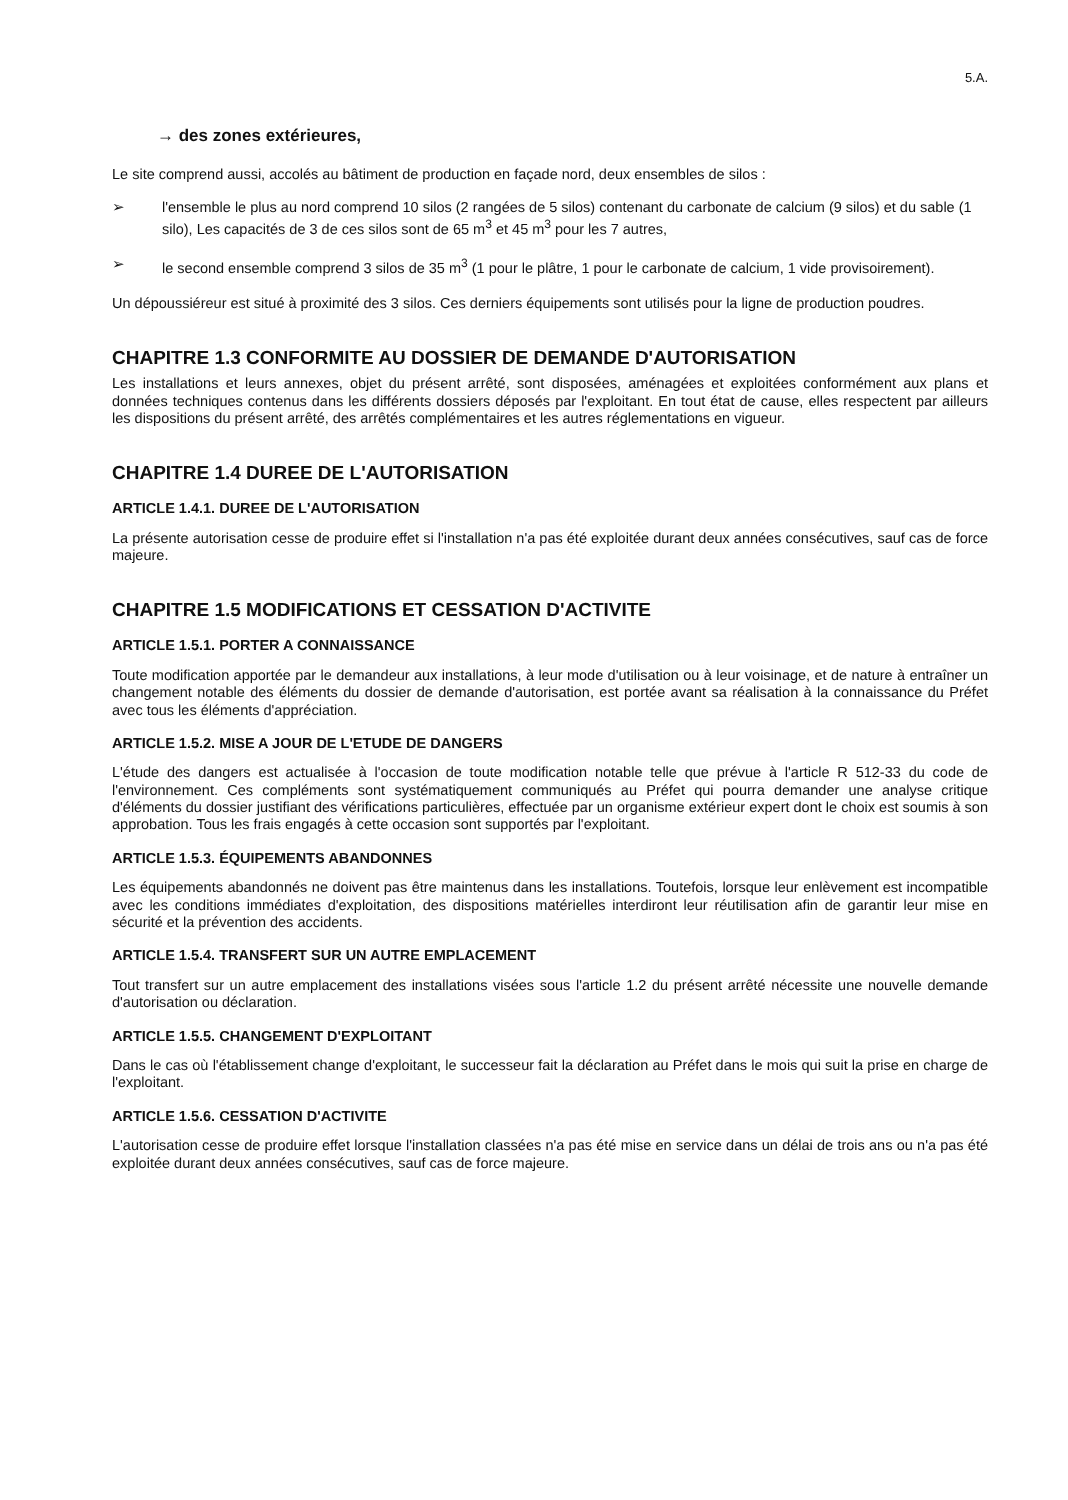5.A.
→ des zones extérieures,
Le site comprend aussi, accolés au bâtiment de production en façade nord, deux ensembles de silos :
➢ l'ensemble le plus au nord comprend 10 silos (2 rangées de 5 silos) contenant du carbonate de calcium (9 silos) et du sable (1 silo), Les capacités de 3 de ces silos sont de 65 m<sup>3</sup> et 45 m<sup>3</sup> pour les 7 autres,
➢ le second ensemble comprend 3 silos de 35 m<sup>3</sup> (1 pour le plâtre, 1 pour le carbonate de calcium, 1 vide provisoirement).
Un dépoussiéreur est situé à proximité des 3 silos. Ces derniers équipements sont utilisés pour la ligne de production poudres.
CHAPITRE 1.3 CONFORMITE AU DOSSIER DE DEMANDE D'AUTORISATION
Les installations et leurs annexes, objet du présent arrêté, sont disposées, aménagées et exploitées conformément aux plans et données techniques contenus dans les différents dossiers déposés par l'exploitant. En tout état de cause, elles respectent par ailleurs les dispositions du présent arrêté, des arrêtés complémentaires et les autres réglementations en vigueur.
CHAPITRE 1.4 DUREE DE L'AUTORISATION
ARTICLE 1.4.1. DUREE DE L'AUTORISATION
La présente autorisation cesse de produire effet si l'installation n'a pas été exploitée durant deux années consécutives, sauf cas de force majeure.
CHAPITRE 1.5 MODIFICATIONS ET CESSATION D'ACTIVITE
ARTICLE 1.5.1. PORTER A CONNAISSANCE
Toute modification apportée par le demandeur aux installations, à leur mode d'utilisation ou à leur voisinage, et de nature à entraîner un changement notable des éléments du dossier de demande d'autorisation, est portée avant sa réalisation à la connaissance du Préfet avec tous les éléments d'appréciation.
ARTICLE 1.5.2. MISE A JOUR DE L'ETUDE DE DANGERS
L'étude des dangers est actualisée à l'occasion de toute modification notable telle que prévue à l'article R 512-33 du code de l'environnement. Ces compléments sont systématiquement communiqués au Préfet qui pourra demander une analyse critique d'éléments du dossier justifiant des vérifications particulières, effectuée par un organisme extérieur expert dont le choix est soumis à son approbation. Tous les frais engagés à cette occasion sont supportés par l'exploitant.
ARTICLE 1.5.3. ÉQUIPEMENTS ABANDONNES
Les équipements abandonnés ne doivent pas être maintenus dans les installations. Toutefois, lorsque leur enlèvement est incompatible avec les conditions immédiates d'exploitation, des dispositions matérielles interdiront leur réutilisation afin de garantir leur mise en sécurité et la prévention des accidents.
ARTICLE 1.5.4. TRANSFERT SUR UN AUTRE EMPLACEMENT
Tout transfert sur un autre emplacement des installations visées sous l'article 1.2 du présent arrêté nécessite une nouvelle demande d'autorisation ou déclaration.
ARTICLE 1.5.5. CHANGEMENT D'EXPLOITANT
Dans le cas où l'établissement change d'exploitant, le successeur fait la déclaration au Préfet dans le mois qui suit la prise en charge de l'exploitant.
ARTICLE 1.5.6. CESSATION D'ACTIVITE
L'autorisation cesse de produire effet lorsque l'installation classées n'a pas été mise en service dans un délai de trois ans ou n'a pas été exploitée durant deux années consécutives, sauf cas de force majeure.